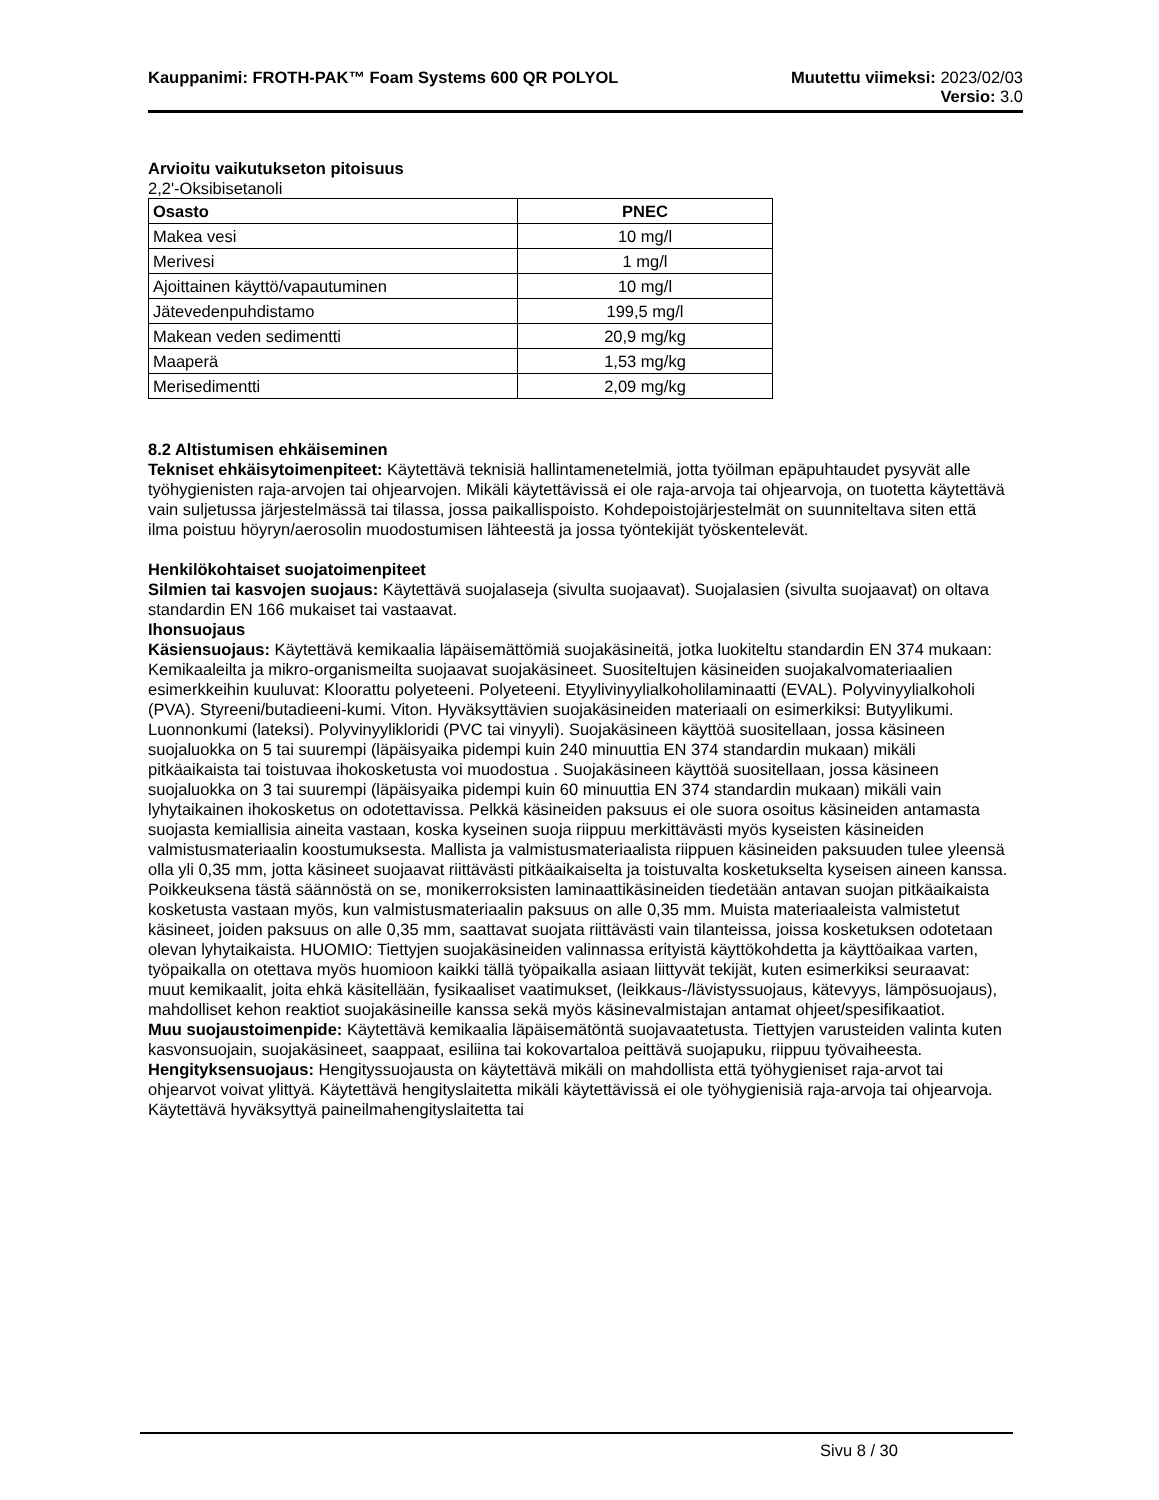Kauppanimi: FROTH-PAK™ Foam Systems 600 QR POLYOL
Muutettu viimeksi: 2023/02/03
Versio: 3.0
Arvioitu vaikutukseton pitoisuus
2,2'-Oksibisetanoli
| Osasto | PNEC |
| --- | --- |
| Makea vesi | 10 mg/l |
| Merivesi | 1 mg/l |
| Ajoittainen käyttö/vapautuminen | 10 mg/l |
| Jätevedenpuhdistamo | 199,5 mg/l |
| Makean veden sedimentti | 20,9 mg/kg |
| Maaperä | 1,53 mg/kg |
| Merisedimentti | 2,09 mg/kg |
8.2 Altistumisen ehkäiseminen
Tekniset ehkäisytoimenpiteet: Käytettävä teknisiä hallintamenetelmiä, jotta työilman epäpuhtaudet pysyvät alle työhygienisten raja-arvojen tai ohjearvojen. Mikäli käytettävissä ei ole raja-arvoja tai ohjearvoja, on tuotetta käytettävä vain suljetussa järjestelmässä tai tilassa, jossa paikallispoisto. Kohdepoistojärjestelmät on suunniteltava siten että ilma poistuu höyryn/aerosolin muodostumisen lähteestä ja jossa työntekijät työskentelevät.
Henkilökohtaiset suojatoimenpiteet
Silmien tai kasvojen suojaus: Käytettävä suojalaseja (sivulta suojaavat). Suojalasien (sivulta suojaavat) on oltava standardin EN 166 mukaiset tai vastaavat.
Ihonsuojaus
Käsiensuojaus: Käytettävä kemikaalia läpäisemättömiä suojakäsineitä, jotka luokiteltu standardin EN 374 mukaan: Kemikaaleilta ja mikro-organismeilta suojaavat suojakäsineet. Suositeltujen käsineiden suojakalvomateriaalien esimerkkeihin kuuluvat: Kloorattu polyeteeni. Polyeteeni. Etyylivinyylialkoholilaminaatti (EVAL). Polyvinyylialkoholi (PVA). Styreeni/butadieeni-kumi. Viton. Hyväksyttävien suojakäsineiden materiaali on esimerkiksi: Butyylikumi. Luonnonkumi (lateksi). Polyvinyylikloridi (PVC tai vinyyli). Suojakäsineen käyttöä suositellaan, jossa käsineen suojaluokka on 5 tai suurempi (läpäisyaika pidempi kuin 240 minuuttia EN 374 standardin mukaan) mikäli pitkäaikaista tai toistuvaa ihokosketusta voi muodostua . Suojakäsineen käyttöä suositellaan, jossa käsineen suojaluokka on 3 tai suurempi (läpäisyaika pidempi kuin 60 minuuttia EN 374 standardin mukaan) mikäli vain lyhytaikainen ihokosketus on odotettavissa. Pelkkä käsineiden paksuus ei ole suora osoitus käsineiden antamasta suojasta kemiallisia aineita vastaan, koska kyseinen suoja riippuu merkittävästi myös kyseisten käsineiden valmistusmateriaalin koostumuksesta. Mallista ja valmistusmateriaalista riippuen käsineiden paksuuden tulee yleensä olla yli 0,35 mm, jotta käsineet suojaavat riittävästi pitkäaikaiselta ja toistuvalta kosketukselta kyseisen aineen kanssa. Poikkeuksena tästä säännöstä on se, monikerroksisten laminaattikäsineiden tiedetään antavan suojan pitkäaikaista kosketusta vastaan myös, kun valmistusmateriaalin paksuus on alle 0,35 mm. Muista materiaaleista valmistetut käsineet, joiden paksuus on alle 0,35 mm, saattavat suojata riittävästi vain tilanteissa, joissa kosketuksen odotetaan olevan lyhytaikaista. HUOMIO: Tiettyjen suojakäsineiden valinnassa erityistä käyttökohdetta ja käyttöaikaa varten, työpaikalla on otettava myös huomioon kaikki tällä työpaikalla asiaan liittyvät tekijät, kuten esimerkiksi seuraavat: muut kemikaalit, joita ehkä käsitellään, fysikaaliset vaatimukset, (leikkaus-/lävistyssuojaus, kätevyys, lämpösuojaus), mahdolliset kehon reaktiot suojakäsineille kanssa sekä myös käsinevalmistajan antamat ohjeet/spesifikaatiot.
Muu suojaustoimenpide: Käytettävä kemikaalia läpäisemätöntä suojavaatetusta. Tiettyjen varusteiden valinta kuten kasvonsuojain, suojakäsineet, saappaat, esiliina tai kokovartaloa peittävä suojapuku, riippuu työvaiheesta.
Hengityksensuojaus: Hengityssuojausta on käytettävä mikäli on mahdollista että työhygieniset raja-arvot tai ohjearvot voivat ylittyä. Käytettävä hengityslaitetta mikäli käytettävissä ei ole työhygienisiä raja-arvoja tai ohjearvoja. Käytettävä hyväksyttyä paineilmahengityslaitetta tai
Sivu 8 / 30